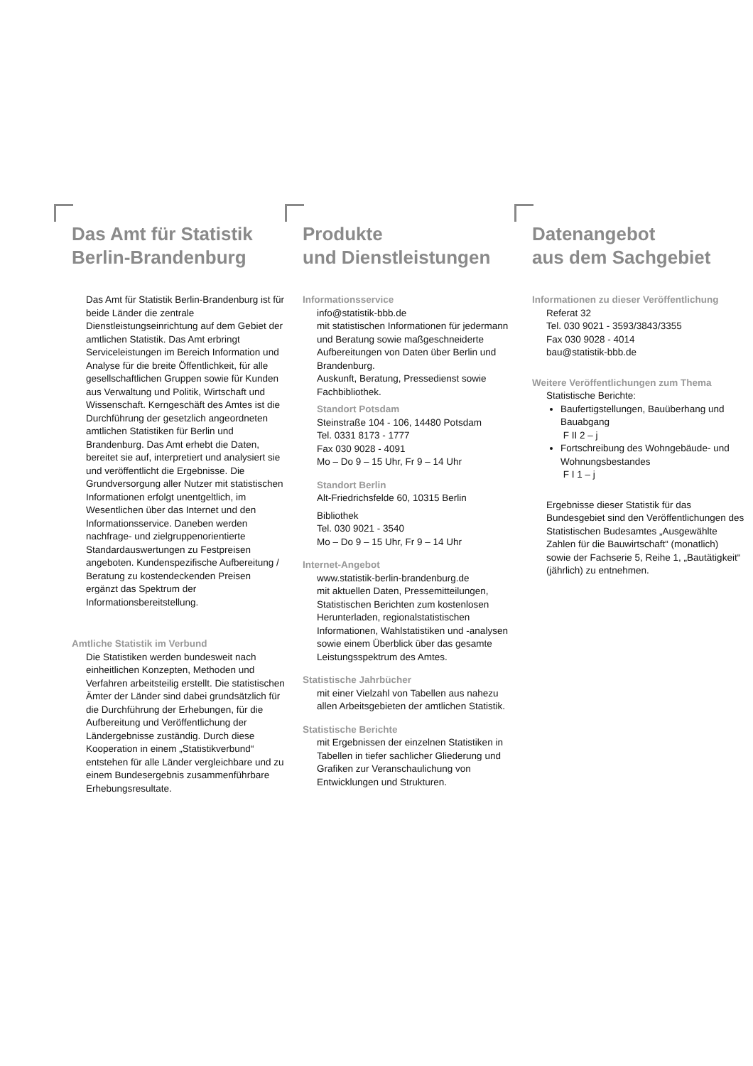Das Amt für Statistik
Berlin-Brandenburg
Das Amt für Statistik Berlin-Brandenburg ist für beide Länder die zentrale Dienstleistungseinrichtung auf dem Gebiet der amtlichen Statistik. Das Amt erbringt Serviceleistungen im Bereich Information und Analyse für die breite Öffentlichkeit, für alle gesellschaftlichen Gruppen sowie für Kunden aus Verwaltung und Politik, Wirtschaft und Wissenschaft. Kerngeschäft des Amtes ist die Durchführung der gesetzlich angeordneten amtlichen Statistiken für Berlin und Brandenburg. Das Amt erhebt die Daten, bereitet sie auf, interpretiert und analysiert sie und veröffentlicht die Ergebnisse. Die Grundversorgung aller Nutzer mit statistischen Informationen erfolgt unentgeltlich, im Wesentlichen über das Internet und den Informationsservice. Daneben werden nachfrage- und zielgruppenorientierte Standardauswertungen zu Festpreisen angeboten. Kundenspezifische Aufbereitung / Beratung zu kostendeckenden Preisen ergänzt das Spektrum der Informationsbereitstellung.
Amtliche Statistik im Verbund
Die Statistiken werden bundesweit nach einheitlichen Konzepten, Methoden und Verfahren arbeitsteilig erstellt. Die statistischen Ämter der Länder sind dabei grundsätzlich für die Durchführung der Erhebungen, für die Aufbereitung und Veröffentlichung der Ländergebnisse zuständig. Durch diese Kooperation in einem „Statistikverbund“ entstehen für alle Länder vergleichbare und zu einem Bundesergebnis zusammenführbare Erhebungsresultate.
Produkte
und Dienstleistungen
Informationsservice
info@statistik-bbb.de
mit statistischen Informationen für jedermann und Beratung sowie maßgeschneiderte Aufbereitungen von Daten über Berlin und Brandenburg.
Auskunft, Beratung, Pressedienst sowie Fachbibliothek.
Standort Potsdam
Steinstraße 104 - 106, 14480 Potsdam
Tel. 0331 8173 - 1777
Fax 030 9028 - 4091
Mo – Do 9 – 15 Uhr, Fr 9 – 14 Uhr
Standort Berlin
Alt-Friedrichsfelde 60, 10315 Berlin
Bibliothek
Tel. 030 9021 - 3540
Mo – Do 9 – 15 Uhr, Fr 9 – 14 Uhr
Internet-Angebot
www.statistik-berlin-brandenburg.de
mit aktuellen Daten, Pressemitteilungen, Statistischen Berichten zum kostenlosen Herunterladen, regionalstatistischen Informationen, Wahlstatistiken und -analysen sowie einem Überblick über das gesamte Leistungsspektrum des Amtes.
Statistische Jahrbücher
mit einer Vielzahl von Tabellen aus nahezu allen Arbeitsgebieten der amtlichen Statistik.
Statistische Berichte
mit Ergebnissen der einzelnen Statistiken in Tabellen in tiefer sachlicher Gliederung und Grafiken zur Veranschaulichung von Entwicklungen und Strukturen.
Datenangebot
aus dem Sachgebiet
Informationen zu dieser Veröffentlichung
Referat 32
Tel. 030 9021 - 3593/3843/3355
Fax 030 9028 - 4014
bau@statistik-bbb.de
Weitere Veröffentlichungen zum Thema
Statistische Berichte:
Baufertigstellungen, Bauüberhang und Bauabgang
F II 2 – j
Fortschreibung des Wohngebäude- und Wohnungsbestandes
F I 1 – j
Ergebnisse dieser Statistik für das Bundesgebiet sind den Veröffentlichungen des Statistischen Budesamtes „Ausgewählte Zahlen für die Bauwirtschaft“ (monatlich) sowie der Fachserie 5, Reihe 1, „Bautätigkeit“ (jährlich) zu entnehmen.